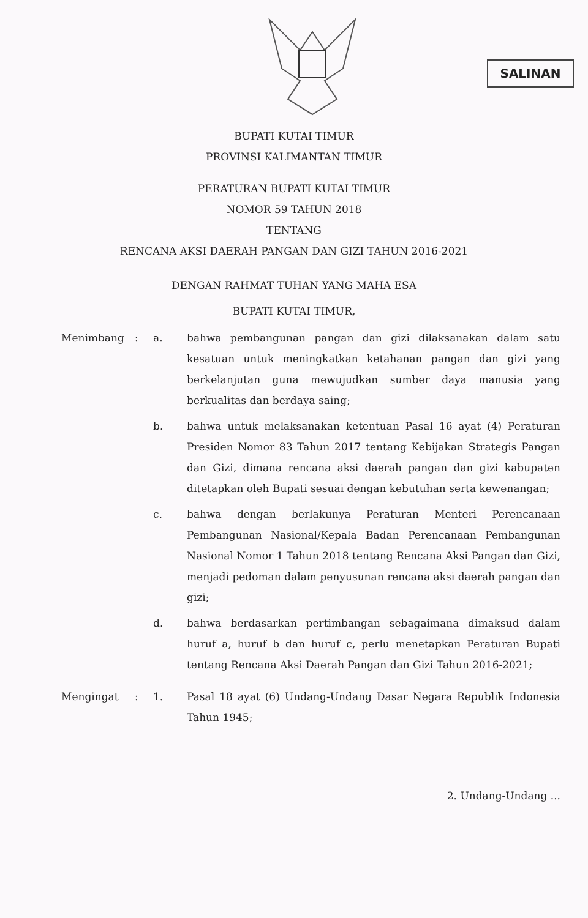SALINAN
BUPATI KUTAI TIMUR
PROVINSI KALIMANTAN TIMUR
PERATURAN BUPATI KUTAI TIMUR
NOMOR 59 TAHUN 2018
TENTANG
RENCANA AKSI DAERAH PANGAN DAN GIZI TAHUN 2016-2021
DENGAN RAHMAT TUHAN YANG MAHA ESA
BUPATI KUTAI TIMUR,
Menimbang : a. bahwa pembangunan pangan dan gizi dilaksanakan dalam satu kesatuan untuk meningkatkan ketahanan pangan dan gizi yang berkelanjutan guna mewujudkan sumber daya manusia yang berkualitas dan berdaya saing;
b. bahwa untuk melaksanakan ketentuan Pasal 16 ayat (4) Peraturan Presiden Nomor 83 Tahun 2017 tentang Kebijakan Strategis Pangan dan Gizi, dimana rencana aksi daerah pangan dan gizi kabupaten ditetapkan oleh Bupati sesuai dengan kebutuhan serta kewenangan;
c. bahwa dengan berlakunya Peraturan Menteri Perencanaan Pembangunan Nasional/Kepala Badan Perencanaan Pembangunan Nasional Nomor 1 Tahun 2018 tentang Rencana Aksi Pangan dan Gizi, menjadi pedoman dalam penyusunan rencana aksi daerah pangan dan gizi;
d. bahwa berdasarkan pertimbangan sebagaimana dimaksud dalam huruf a, huruf b dan huruf c, perlu menetapkan Peraturan Bupati tentang Rencana Aksi Daerah Pangan dan Gizi Tahun 2016-2021;
Mengingat : 1. Pasal 18 ayat (6) Undang-Undang Dasar Negara Republik Indonesia Tahun 1945;
2. Undang-Undang ...